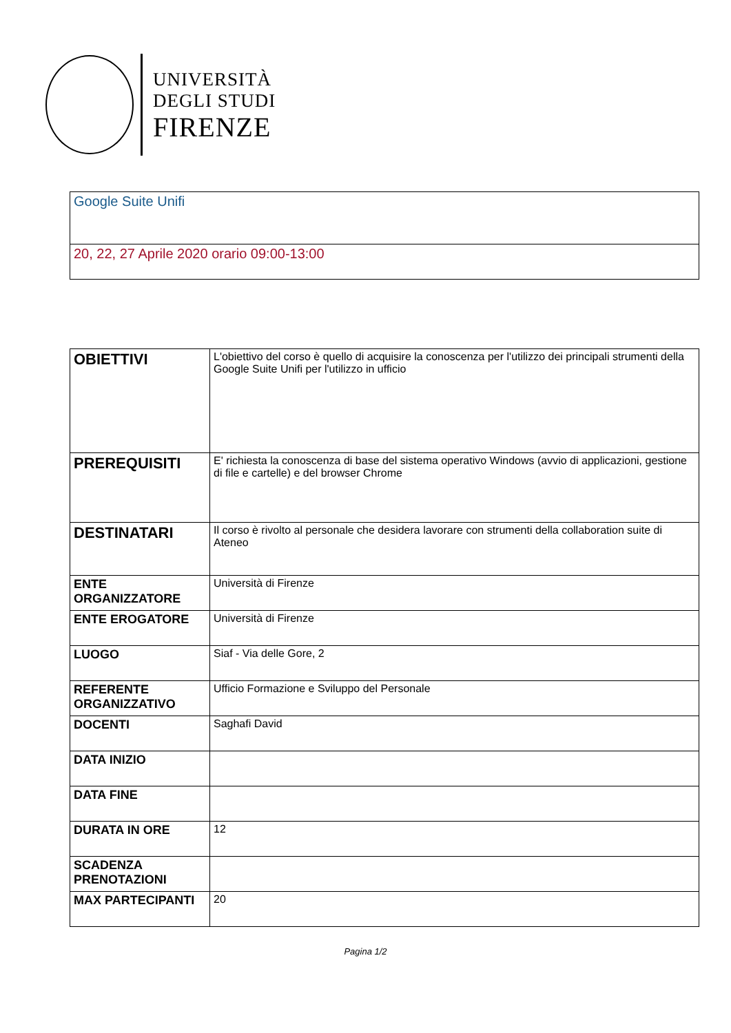UNIVERSITÀ
DEGLI STUDI
FIRENZE
Google Suite Unifi
20, 22, 27 Aprile 2020 orario 09:00-13:00
| OBIETTIVI | L'obiettivo del corso è quello di acquisire la conoscenza per l'utilizzo dei principali strumenti della Google Suite Unifi per l'utilizzo in ufficio |
| PREREQUISITI | E' richiesta la conoscenza di base del sistema operativo Windows (avvio di applicazioni, gestione di file e cartelle) e del browser Chrome |
| DESTINATARI | Il corso è rivolto al personale che desidera lavorare con strumenti della collaboration suite di Ateneo |
| ENTE ORGANIZZATORE | Università di Firenze |
| ENTE EROGATORE | Università di Firenze |
| LUOGO | Siaf - Via delle Gore, 2 |
| REFERENTE ORGANIZZATIVO | Ufficio Formazione e Sviluppo del Personale |
| DOCENTI | Saghafi David |
| DATA INIZIO | |
| DATA FINE | |
| DURATA IN ORE | 12 |
| SCADENZA PRENOTAZIONI | |
| MAX PARTECIPANTI | 20 |
Pagina 1/2